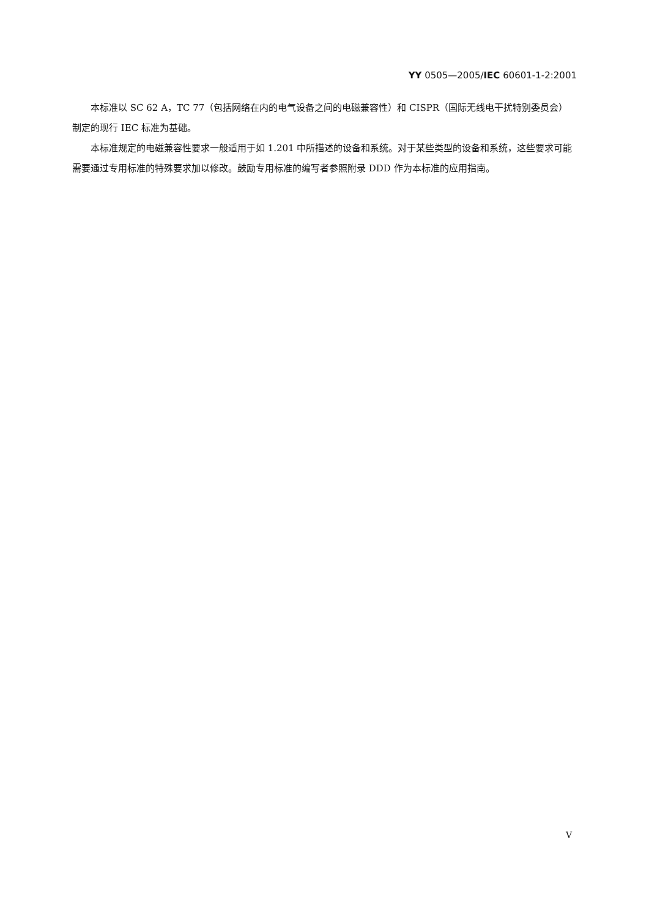YY 0505—2005/IEC 60601-1-2:2001
本标准以 SC 62 A，TC 77（包括网络在内的电气设备之间的电磁兼容性）和 CISPR（国际无线电干扰特别委员会）制定的现行 IEC 标准为基础。
本标准规定的电磁兼容性要求一般适用于如 1.201 中所描述的设备和系统。对于某些类型的设备和系统，这些要求可能需要通过专用标准的特殊要求加以修改。鼓励专用标准的编写者参照附录 DDD 作为本标准的应用指南。
V